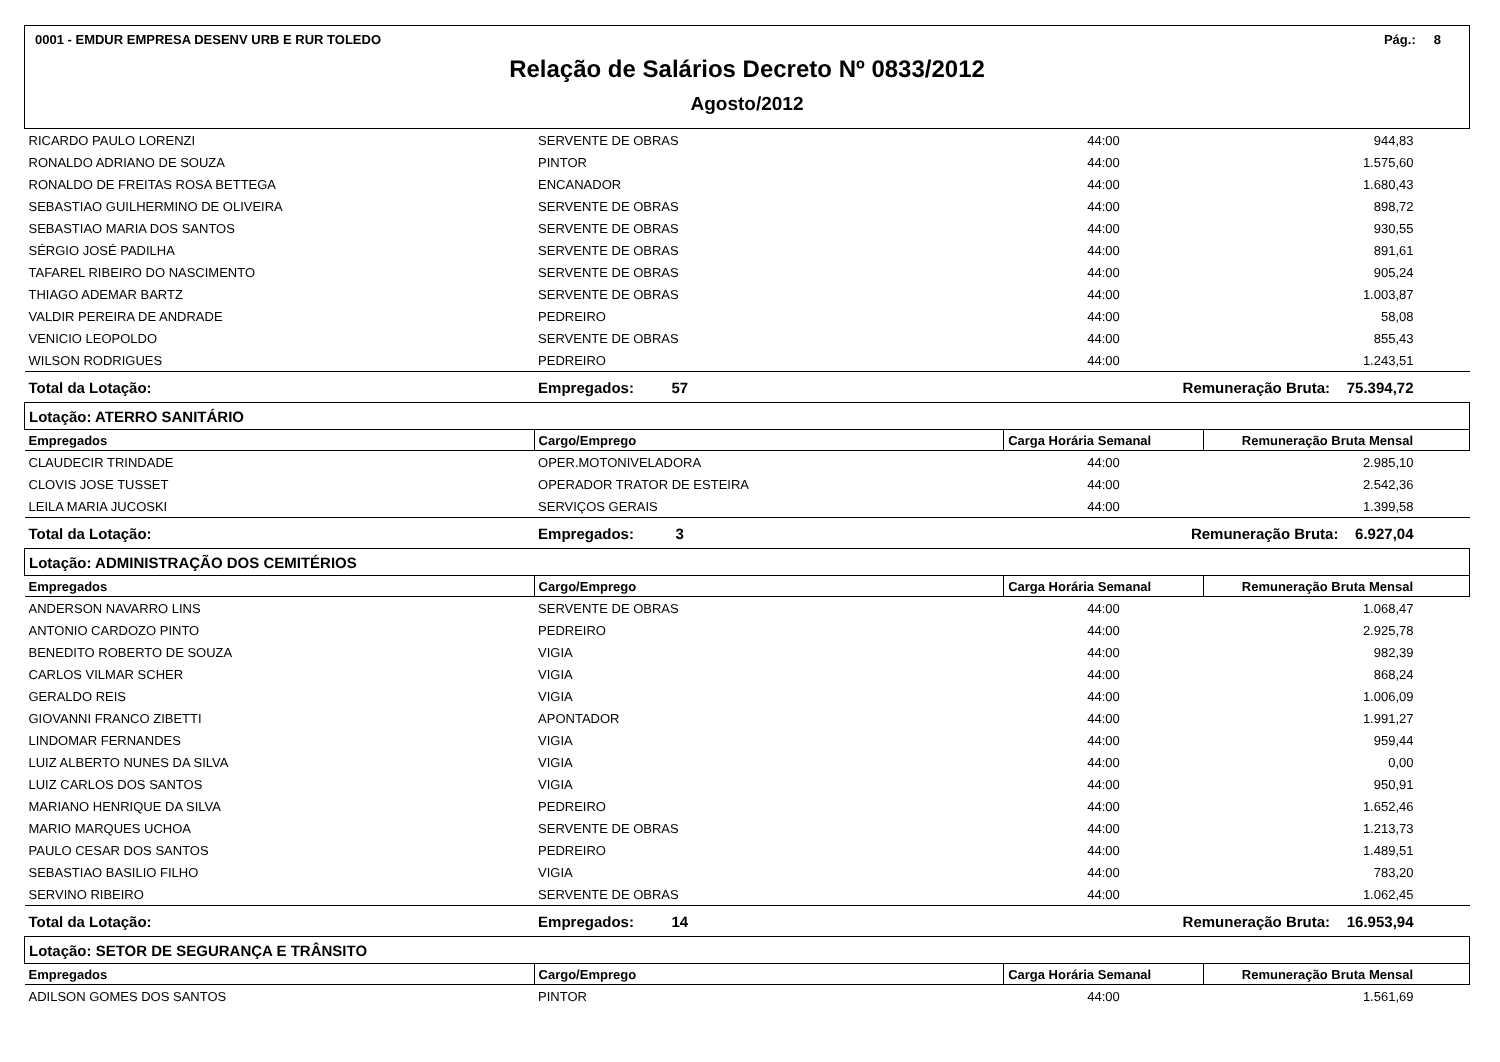0001 - EMDUR EMPRESA DESENV URB E RUR TOLEDO Pág.: 8
Relação de Salários Decreto Nº 0833/2012
Agosto/2012
| RICARDO PAULO LORENZI | SERVENTE DE OBRAS | 44:00 | 944,83 |
| RONALDO ADRIANO DE SOUZA | PINTOR | 44:00 | 1.575,60 |
| RONALDO DE FREITAS ROSA BETTEGA | ENCANADOR | 44:00 | 1.680,43 |
| SEBASTIAO GUILHERMINO DE OLIVEIRA | SERVENTE DE OBRAS | 44:00 | 898,72 |
| SEBASTIAO MARIA DOS SANTOS | SERVENTE DE OBRAS | 44:00 | 930,55 |
| SÉRGIO JOSÉ PADILHA | SERVENTE DE OBRAS | 44:00 | 891,61 |
| TAFAREL RIBEIRO DO NASCIMENTO | SERVENTE DE OBRAS | 44:00 | 905,24 |
| THIAGO ADEMAR BARTZ | SERVENTE DE OBRAS | 44:00 | 1.003,87 |
| VALDIR PEREIRA DE ANDRADE | PEDREIRO | 44:00 | 58,08 |
| VENICIO LEOPOLDO | SERVENTE DE OBRAS | 44:00 | 855,43 |
| WILSON RODRIGUES | PEDREIRO | 44:00 | 1.243,51 |
| Total da Lotação: | Empregados: 57 | Remuneração Bruta: 75.394,72 | |
| Lotação: ATERRO SANITÁRIO | | | |
| Empregados | Cargo/Emprego | Carga Horária Semanal | Remuneração Bruta Mensal |
| CLAUDECIR TRINDADE | OPER.MOTONIVELADORA | 44:00 | 2.985,10 |
| CLOVIS JOSE TUSSET | OPERADOR TRATOR DE ESTEIRA | 44:00 | 2.542,36 |
| LEILA MARIA JUCOSKI | SERVIÇOS GERAIS | 44:00 | 1.399,58 |
| Total da Lotação: | Empregados: 3 | Remuneração Bruta: 6.927,04 | |
| Lotação: ADMINISTRAÇÃO DOS CEMITÉRIOS | | | |
| Empregados | Cargo/Emprego | Carga Horária Semanal | Remuneração Bruta Mensal |
| ANDERSON NAVARRO LINS | SERVENTE DE OBRAS | 44:00 | 1.068,47 |
| ANTONIO CARDOZO PINTO | PEDREIRO | 44:00 | 2.925,78 |
| BENEDITO ROBERTO DE SOUZA | VIGIA | 44:00 | 982,39 |
| CARLOS VILMAR SCHER | VIGIA | 44:00 | 868,24 |
| GERALDO REIS | VIGIA | 44:00 | 1.006,09 |
| GIOVANNI FRANCO ZIBETTI | APONTADOR | 44:00 | 1.991,27 |
| LINDOMAR FERNANDES | VIGIA | 44:00 | 959,44 |
| LUIZ ALBERTO NUNES DA SILVA | VIGIA | 44:00 | 0,00 |
| LUIZ CARLOS DOS SANTOS | VIGIA | 44:00 | 950,91 |
| MARIANO HENRIQUE DA SILVA | PEDREIRO | 44:00 | 1.652,46 |
| MARIO MARQUES UCHOA | SERVENTE DE OBRAS | 44:00 | 1.213,73 |
| PAULO CESAR DOS SANTOS | PEDREIRO | 44:00 | 1.489,51 |
| SEBASTIAO BASILIO FILHO | VIGIA | 44:00 | 783,20 |
| SERVINO RIBEIRO | SERVENTE DE OBRAS | 44:00 | 1.062,45 |
| Total da Lotação: | Empregados: 14 | Remuneração Bruta: 16.953,94 | |
| Lotação: SETOR DE SEGURANÇA E TRÂNSITO | | | |
| Empregados | Cargo/Emprego | Carga Horária Semanal | Remuneração Bruta Mensal |
| ADILSON GOMES DOS SANTOS | PINTOR | 44:00 | 1.561,69 |